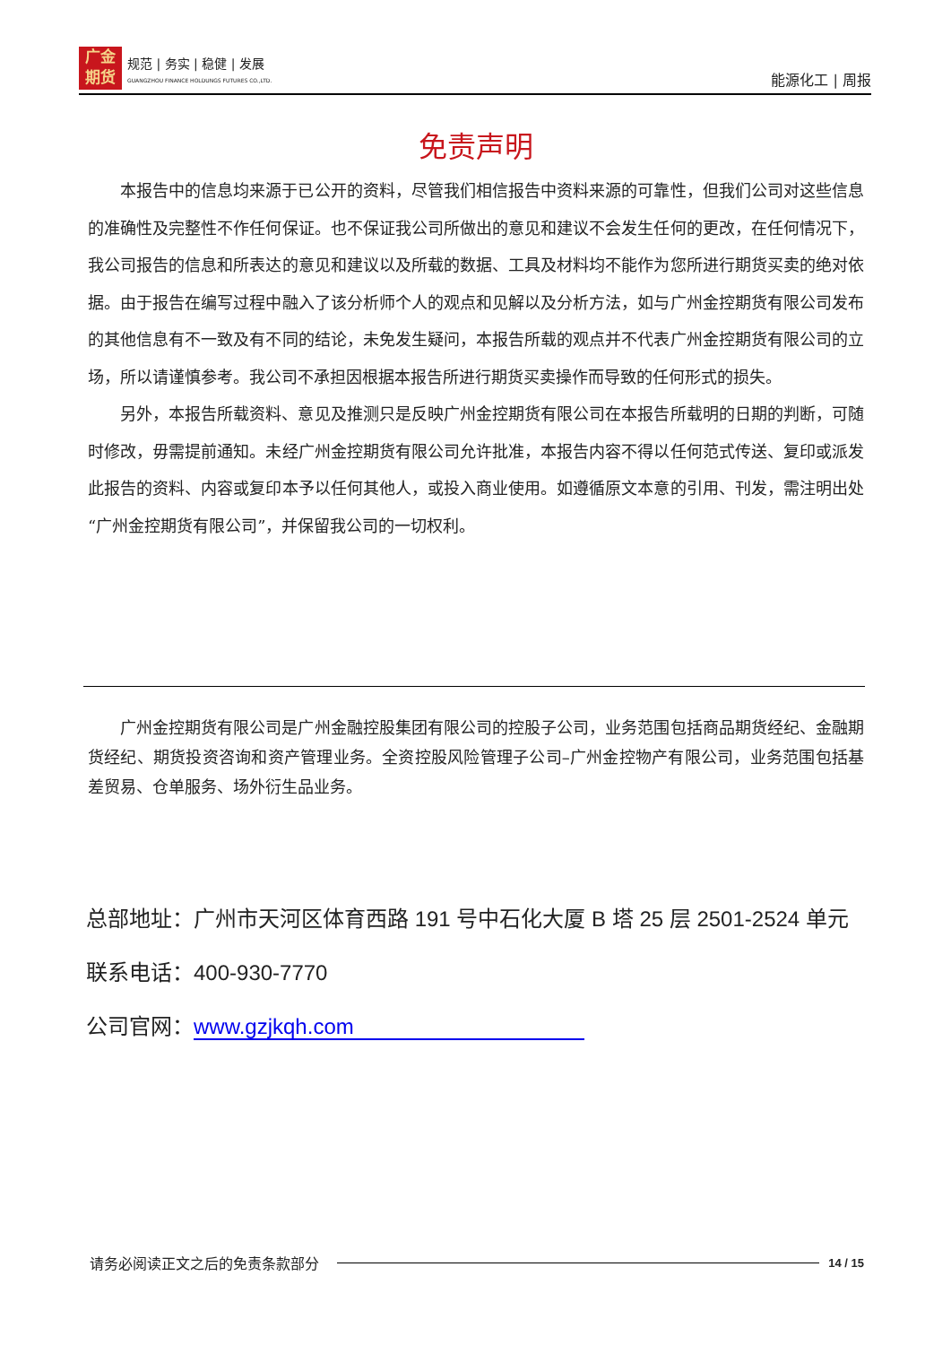广金
期货
规范 | 务实 | 稳健 | 发展
GUANGZHOU FINANCE HOLDUNGS FUTURES CO.,LTD.
能源化工 | 周报
免责声明
本报告中的信息均来源于已公开的资料，尽管我们相信报告中资料来源的可靠性，但我们公司对这些信息的准确性及完整性不作任何保证。也不保证我公司所做出的意见和建议不会发生任何的更改，在任何情况下，我公司报告的信息和所表达的意见和建议以及所载的数据、工具及材料均不能作为您所进行期货买卖的绝对依据。由于报告在编写过程中融入了该分析师个人的观点和见解以及分析方法，如与广州金控期货有限公司发布的其他信息有不一致及有不同的结论，未免发生疑问，本报告所载的观点并不代表广州金控期货有限公司的立场，所以请谨慎参考。我公司不承担因根据本报告所进行期货买卖操作而导致的任何形式的损失。
另外，本报告所载资料、意见及推测只是反映广州金控期货有限公司在本报告所载明的日期的判断，可随时修改，毋需提前通知。未经广州金控期货有限公司允许批准，本报告内容不得以任何范式传送、复印或派发此报告的资料、内容或复印本予以任何其他人，或投入商业使用。如遵循原文本意的引用、刊发，需注明出处“广州金控期货有限公司”，并保留我公司的一切权利。
广州金控期货有限公司是广州金融控股集团有限公司的控股子公司，业务范围包括商品期货经纪、金融期货经纪、期货投资咨询和资产管理业务。全资控股风险管理子公司–广州金控物产有限公司，业务范围包括基差贸易、仓单服务、场外衍生品业务。
总部地址：广州市天河区体育西路 191 号中石化大厦 B 塔 25 层 2501-2524 单元
联系电话：400-930-7770
公司官网：www.gzjkqh.com
请务必阅读正文之后的免责条款部分 14 / 15